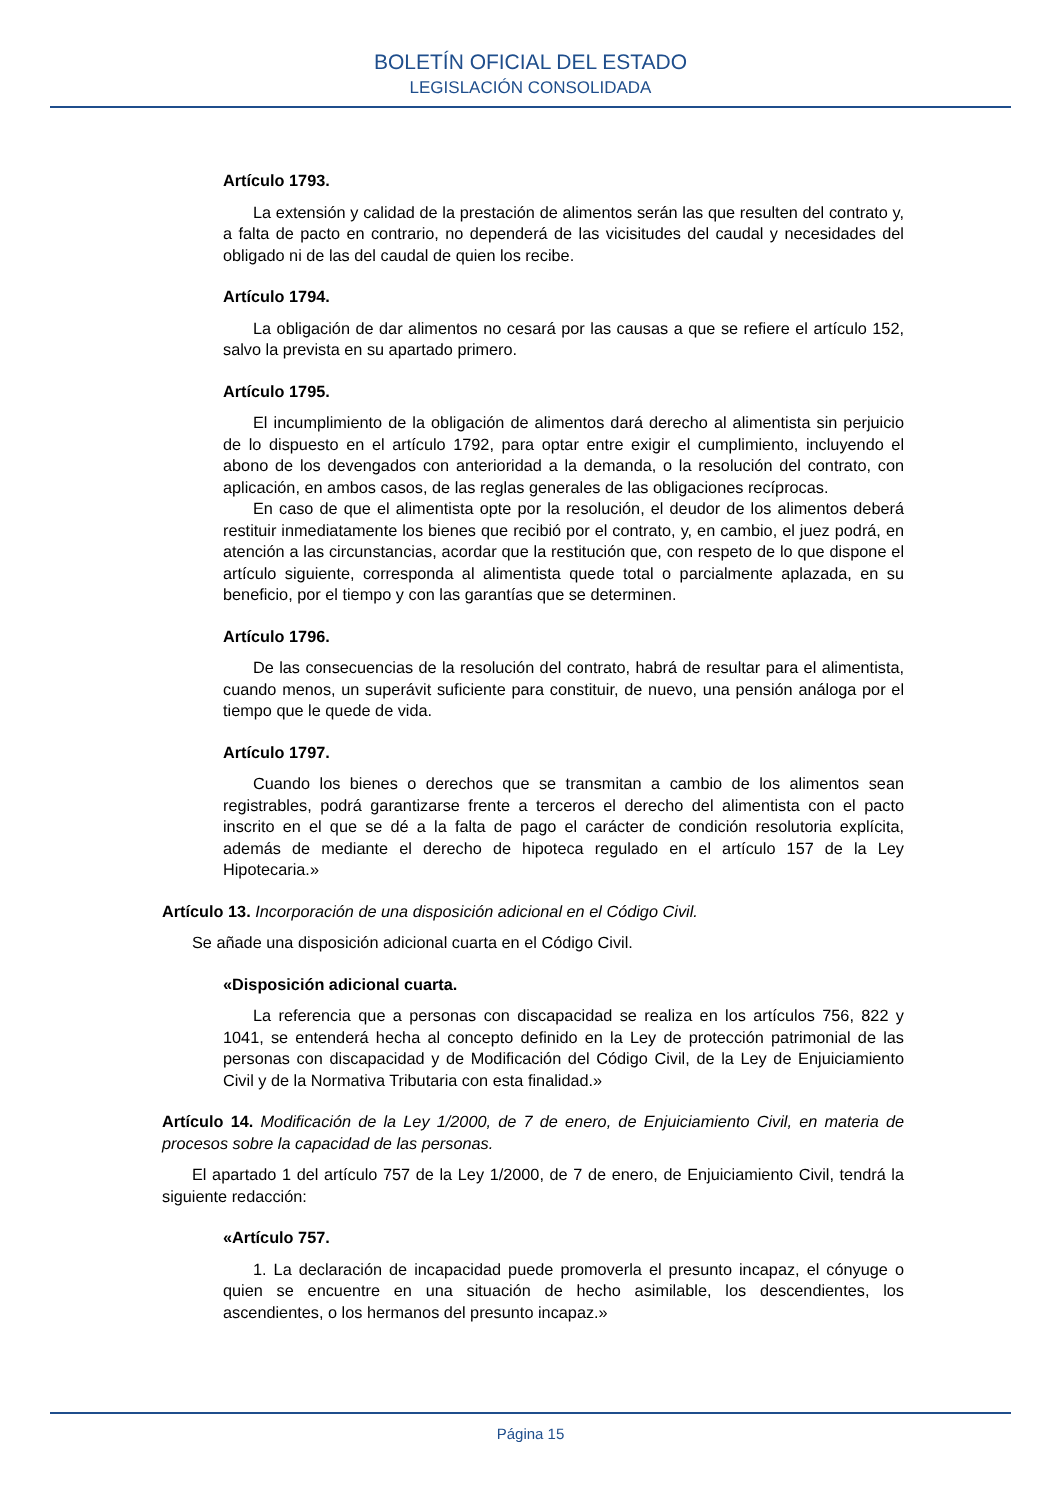BOLETÍN OFICIAL DEL ESTADO
LEGISLACIÓN CONSOLIDADA
Artículo 1793.
La extensión y calidad de la prestación de alimentos serán las que resulten del contrato y, a falta de pacto en contrario, no dependerá de las vicisitudes del caudal y necesidades del obligado ni de las del caudal de quien los recibe.
Artículo 1794.
La obligación de dar alimentos no cesará por las causas a que se refiere el artículo 152, salvo la prevista en su apartado primero.
Artículo 1795.
El incumplimiento de la obligación de alimentos dará derecho al alimentista sin perjuicio de lo dispuesto en el artículo 1792, para optar entre exigir el cumplimiento, incluyendo el abono de los devengados con anterioridad a la demanda, o la resolución del contrato, con aplicación, en ambos casos, de las reglas generales de las obligaciones recíprocas.
En caso de que el alimentista opte por la resolución, el deudor de los alimentos deberá restituir inmediatamente los bienes que recibió por el contrato, y, en cambio, el juez podrá, en atención a las circunstancias, acordar que la restitución que, con respeto de lo que dispone el artículo siguiente, corresponda al alimentista quede total o parcialmente aplazada, en su beneficio, por el tiempo y con las garantías que se determinen.
Artículo 1796.
De las consecuencias de la resolución del contrato, habrá de resultar para el alimentista, cuando menos, un superávit suficiente para constituir, de nuevo, una pensión análoga por el tiempo que le quede de vida.
Artículo 1797.
Cuando los bienes o derechos que se transmitan a cambio de los alimentos sean registrables, podrá garantizarse frente a terceros el derecho del alimentista con el pacto inscrito en el que se dé a la falta de pago el carácter de condición resolutoria explícita, además de mediante el derecho de hipoteca regulado en el artículo 157 de la Ley Hipotecaria.»
Artículo 13. Incorporación de una disposición adicional en el Código Civil.
Se añade una disposición adicional cuarta en el Código Civil.
«Disposición adicional cuarta.
La referencia que a personas con discapacidad se realiza en los artículos 756, 822 y 1041, se entenderá hecha al concepto definido en la Ley de protección patrimonial de las personas con discapacidad y de Modificación del Código Civil, de la Ley de Enjuiciamiento Civil y de la Normativa Tributaria con esta finalidad.»
Artículo 14. Modificación de la Ley 1/2000, de 7 de enero, de Enjuiciamiento Civil, en materia de procesos sobre la capacidad de las personas.
El apartado 1 del artículo 757 de la Ley 1/2000, de 7 de enero, de Enjuiciamiento Civil, tendrá la siguiente redacción:
«Artículo 757.
1. La declaración de incapacidad puede promoverla el presunto incapaz, el cónyuge o quien se encuentre en una situación de hecho asimilable, los descendientes, los ascendientes, o los hermanos del presunto incapaz.»
Página 15